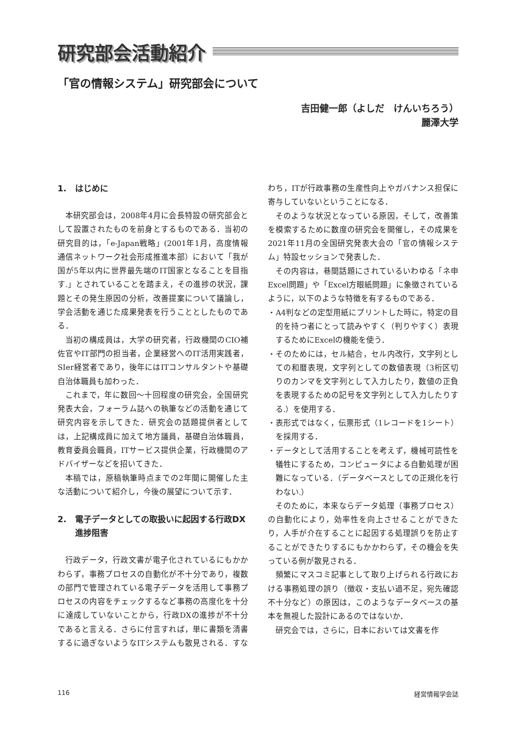研究部会活動紹介
「官の情報システム」研究部会について
吉田健一郎（よしだ　けんいちろう）
麗澤大学
1. はじめに
本研究部会は，2008年4月に会長特設の研究部会として設置されたものを前身とするものである．当初の研究目的は，「e-Japan戦略」(2001年1月，高度情報通信ネットワーク社会形成推進本部）において「我が国が5年以内に世界最先端のIT国家となることを目指す.」とされていることを踏まえ，その進捗の状況，課題とその発生原因の分析，改善提案について議論し，学会活動を通じた成果発表を行うこととしたものである．
当初の構成員は，大学の研究者，行政機関のCIO補佐官やIT部門の担当者，企業経営へのIT活用実践者，SIer経営者であり，後年にはITコンサルタントや基礎自治体職員も加わった．
これまで，年に数回～十回程度の研究会，全国研究発表大会，フォーラム誌への執筆などの活動を通じて研究内容を示してきた．研究会の話題提供者としては，上記構成員に加えて地方議員，基礎自治体職員，教育委員会職員，ITサービス提供企業，行政機関のアドバイザーなどを招いてきた．
本稿では，原稿執筆時点までの2年間に開催した主な活動について紹介し，今後の展望について示す．
2. 電子データとしての取扱いに起因する行政DX進捗阻害
行政データ，行政文書が電子化されているにもかかわらず，事務プロセスの自動化が不十分であり，複数の部門で管理されている電子データを活用して事務プロセスの内容をチェックするなど事務の高度化を十分に達成していないことから，行政DXの進捗が不十分であると言える．さらに付言すれば，単に書類を清書するに過ぎないようなITシステムも散見される．すなわち，ITが行政事務の生産性向上やガバナンス担保に寄与していないということになる．
そのような状況となっている原因，そして，改善策を模索するために数度の研究会を開催し，その成果を2021年11月の全国研究発表大会の「官の情報システム」特設セッションで発表した．
その内容は，巷間話題にされているいわゆる「ネ申Excel問題」や「Excel方眼紙問題」に象徴されているように，以下のような特徴を有するものである．
・A4判などの定型用紙にプリントした時に，特定の目的を持つ者にとって読みやすく（判りやすく）表現するためにExcelの機能を使う．
・そのためには，セル結合，セル内改行，文字列としての和暦表現，文字列としての数値表現（3桁区切りのカンマを文字列として入力したり，数値の正負を表現するための記号を文字列として入力したりする.）を使用する．
・表形式ではなく，伝票形式（1レコードを1シート）を採用する．
・データとして活用することを考えず，機械可読性を犠牲にするため，コンピュータによる自動処理が困難になっている．（データベースとしての正規化を行わない.）
そのために，本来ならデータ処理（事務プロセス）の自動化により，効率性を向上させることができたり，人手が介在することに起因する処理誤りを防止することができたりするにもかかわらず，その機会を失っている例が散見される．
頻繁にマスコミ記事として取り上げられる行政における事務処理の誤り（徴収・支払い過不足，宛先確認不十分など）の原因は，このようなデータベースの基本を無視した設計にあるのではないか．
研究会では，さらに，日本においては文書を作
116 経営情報学会誌